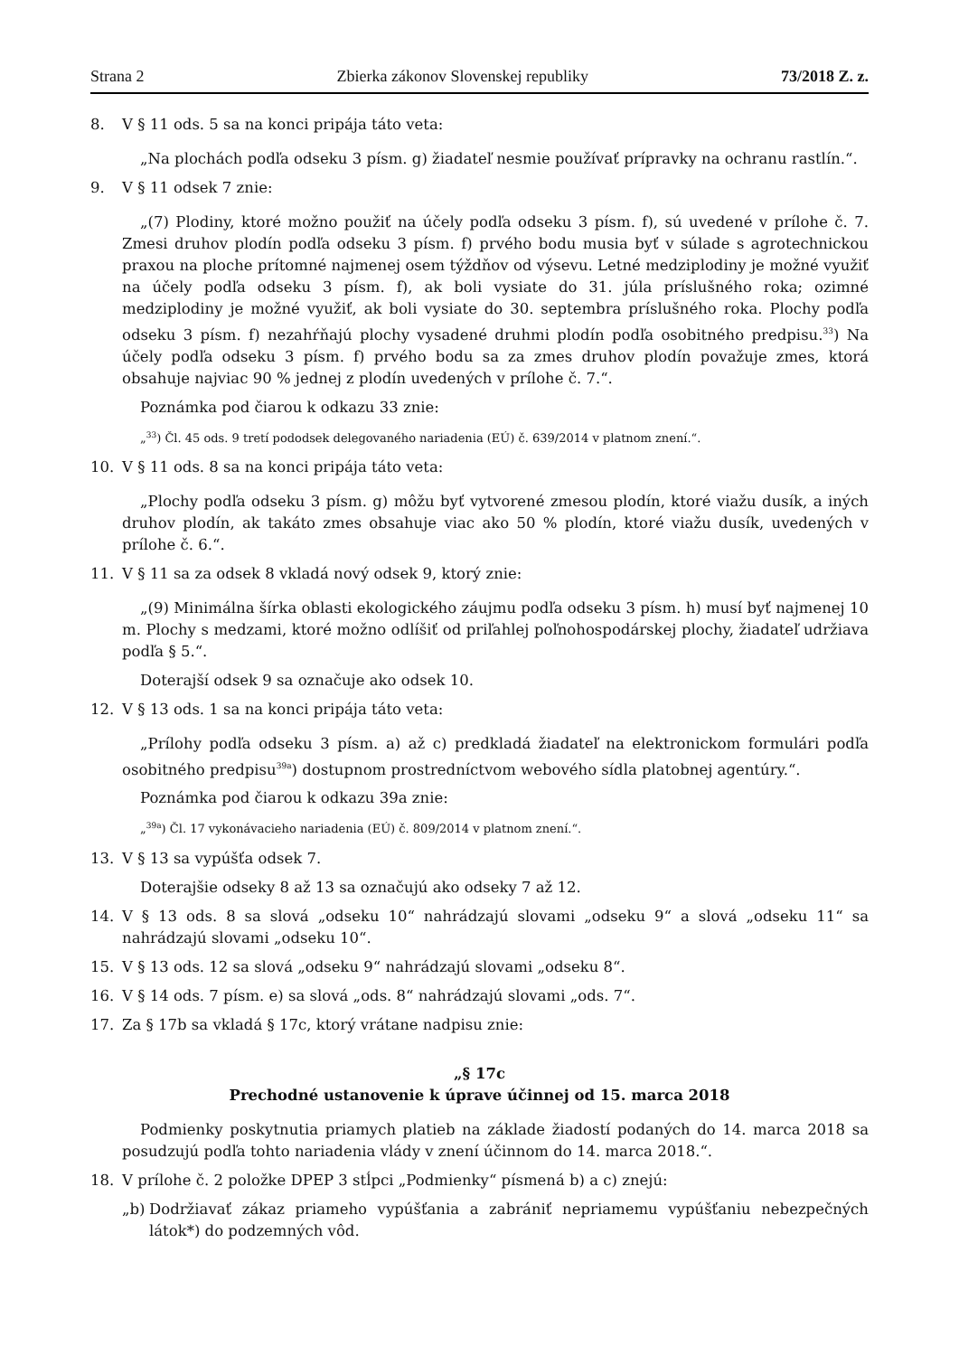Strana 2 Zbierka zákonov Slovenskej republiky 73/2018 Z. z.
8. V § 11 ods. 5 sa na konci pripája táto veta:
„Na plochách podľa odseku 3 písm. g) žiadateľ nesmie používať prípravky na ochranu rastlín.“.
9. V § 11 odsek 7 znie:
„(7) Plodiny, ktoré možno použiť na účely podľa odseku 3 písm. f), sú uvedené v prílohe č. 7. Zmesi druhov plodín podľa odseku 3 písm. f) prvého bodu musia byť v súlade s agrotechnickou praxou na ploche prítomné najmenej osem týždňov od výsevu. Letné medziplodiny je možné využiť na účely podľa odseku 3 písm. f), ak boli vysiate do 31. júla príslušného roka; ozimné medziplodiny je možné využiť, ak boli vysiate do 30. septembra príslušného roka. Plochy podľa odseku 3 písm. f) nezahŕňajú plochy vysadené druhmi plodín podľa osobitného predpisu.<sup>33</sup>) Na účely podľa odseku 3 písm. f) prvého bodu sa za zmes druhov plodín považuje zmes, ktorá obsahuje najviac 90 % jednej z plodín uvedených v prílohe č. 7.“.
Poznámka pod čiarou k odkazu 33 znie:
„<sup>33</sup>) Čl. 45 ods. 9 tretí pododsek delegovaného nariadenia (EÚ) č. 639/2014 v platnom znení.“.
10. V § 11 ods. 8 sa na konci pripája táto veta:
„Plochy podľa odseku 3 písm. g) môžu byť vytvorené zmesou plodín, ktoré viažu dusík, a iných druhov plodín, ak takáto zmes obsahuje viac ako 50 % plodín, ktoré viažu dusík, uvedených v prílohe č. 6.“.
11. V § 11 sa za odsek 8 vkladá nový odsek 9, ktorý znie:
„(9) Minimálna šírka oblasti ekologického záujmu podľa odseku 3 písm. h) musí byť najmenej 10 m. Plochy s medzami, ktoré možno odlíšiť od priľahlej poľnohospodárskej plochy, žiadateľ udržiava podľa § 5.“.
Doterajší odsek 9 sa označuje ako odsek 10.
12. V § 13 ods. 1 sa na konci pripája táto veta:
„Prílohy podľa odseku 3 písm. a) až c) predkladá žiadateľ na elektronickom formulári podľa osobitného predpisu<sup>39a</sup>) dostupnom prostredníctvom webového sídla platobnej agentúry.“.
Poznámka pod čiarou k odkazu 39a znie:
„<sup>39a</sup>) Čl. 17 vykonávacieho nariadenia (EÚ) č. 809/2014 v platnom znení.“.
13. V § 13 sa vypúšťa odsek 7.
Doterajšie odseky 8 až 13 sa označujú ako odseky 7 až 12.
14. V § 13 ods. 8 sa slová „odseku 10“ nahrádzajú slovami „odseku 9“ a slová „odseku 11“ sa nahrádzajú slovami „odseku 10“.
15. V § 13 ods. 12 sa slová „odseku 9“ nahrádzajú slovami „odseku 8“.
16. V § 14 ods. 7 písm. e) sa slová „ods. 8“ nahrádzajú slovami „ods. 7“.
17. Za § 17b sa vkladá § 17c, ktorý vrátane nadpisu znie:
„§ 17c
Prechodné ustanovenie k úprave účinnej od 15. marca 2018
Podmienky poskytnutia priamych platieb na základe žiadostí podaných do 14. marca 2018 sa posudzujú podľa tohto nariadenia vlády v znení účinnom do 14. marca 2018.“.
18. V prílohe č. 2 položke DPEP 3 stĺpci „Podmienky“ písmená b) a c) znejú:
„b) Dodržiavať zákaz priameho vypúšťania a zabrániť nepriamemu vypúšťaniu nebezpečných látok*) do podzemných vôd.